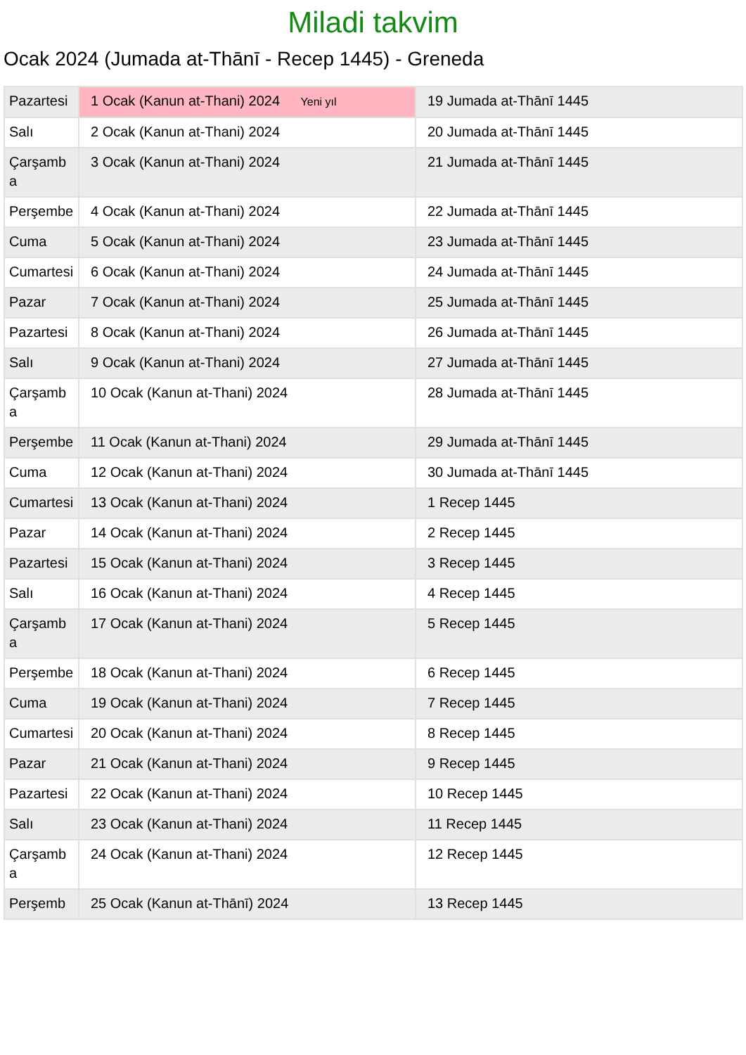Miladi takvim
Ocak 2024 (Jumada at-Thānī - Recep 1445) - Greneda
| Pazartesi | 1 Ocak (Kanun at-Thani) 2024 Yeni yıl | 19 Jumada at-Thānī 1445 |
| Salı | 2 Ocak (Kanun at-Thani) 2024 | 20 Jumada at-Thānī 1445 |
| Çarşamba | 3 Ocak (Kanun at-Thani) 2024 | 21 Jumada at-Thānī 1445 |
| Perşembe | 4 Ocak (Kanun at-Thani) 2024 | 22 Jumada at-Thānī 1445 |
| Cuma | 5 Ocak (Kanun at-Thani) 2024 | 23 Jumada at-Thānī 1445 |
| Cumartesi | 6 Ocak (Kanun at-Thani) 2024 | 24 Jumada at-Thānī 1445 |
| Pazar | 7 Ocak (Kanun at-Thani) 2024 | 25 Jumada at-Thānī 1445 |
| Pazartesi | 8 Ocak (Kanun at-Thani) 2024 | 26 Jumada at-Thānī 1445 |
| Salı | 9 Ocak (Kanun at-Thani) 2024 | 27 Jumada at-Thānī 1445 |
| Çarşamba | 10 Ocak (Kanun at-Thani) 2024 | 28 Jumada at-Thānī 1445 |
| Perşembe | 11 Ocak (Kanun at-Thani) 2024 | 29 Jumada at-Thānī 1445 |
| Cuma | 12 Ocak (Kanun at-Thani) 2024 | 30 Jumada at-Thānī 1445 |
| Cumartesi | 13 Ocak (Kanun at-Thani) 2024 | 1 Recep 1445 |
| Pazar | 14 Ocak (Kanun at-Thani) 2024 | 2 Recep 1445 |
| Pazartesi | 15 Ocak (Kanun at-Thani) 2024 | 3 Recep 1445 |
| Salı | 16 Ocak (Kanun at-Thani) 2024 | 4 Recep 1445 |
| Çarşamba | 17 Ocak (Kanun at-Thani) 2024 | 5 Recep 1445 |
| Perşembe | 18 Ocak (Kanun at-Thani) 2024 | 6 Recep 1445 |
| Cuma | 19 Ocak (Kanun at-Thani) 2024 | 7 Recep 1445 |
| Cumartesi | 20 Ocak (Kanun at-Thani) 2024 | 8 Recep 1445 |
| Pazar | 21 Ocak (Kanun at-Thani) 2024 | 9 Recep 1445 |
| Pazartesi | 22 Ocak (Kanun at-Thani) 2024 | 10 Recep 1445 |
| Salı | 23 Ocak (Kanun at-Thani) 2024 | 11 Recep 1445 |
| Çarşamba | 24 Ocak (Kanun at-Thani) 2024 | 12 Recep 1445 |
| Perşemb | 25 Ocak (Kanun at-Thānī) 2024 | 13 Recep 1445 |